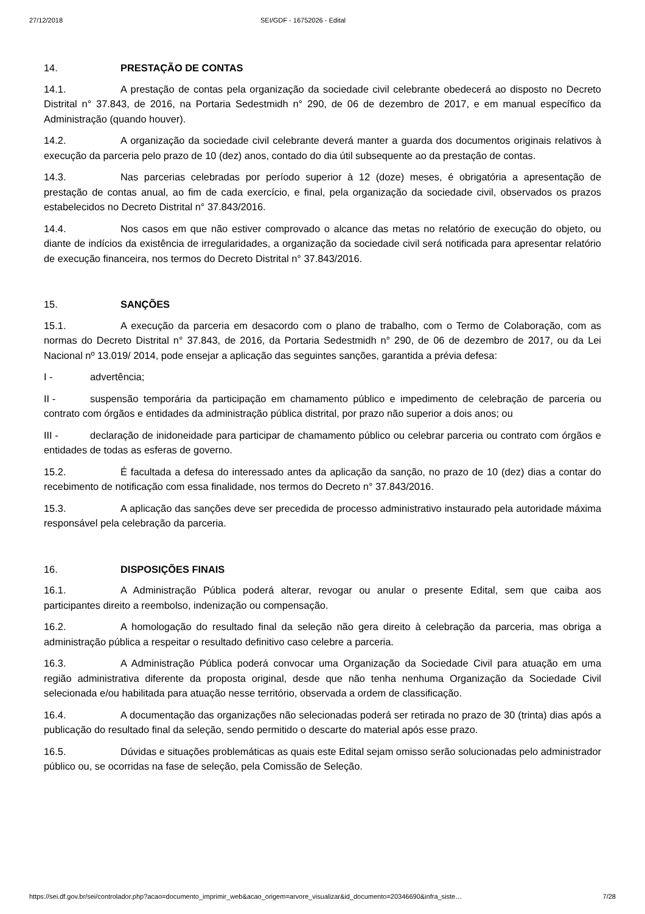27/12/2018 SEI/GDF - 16752026 - Edital
14. PRESTAÇÃO DE CONTAS
14.1. A prestação de contas pela organização da sociedade civil celebrante obedecerá ao disposto no Decreto Distrital n° 37.843, de 2016, na Portaria Sedestmidh n° 290, de 06 de dezembro de 2017, e em manual específico da Administração (quando houver).
14.2. A organização da sociedade civil celebrante deverá manter a guarda dos documentos originais relativos à execução da parceria pelo prazo de 10 (dez) anos, contado do dia útil subsequente ao da prestação de contas.
14.3. Nas parcerias celebradas por período superior à 12 (doze) meses, é obrigatória a apresentação de prestação de contas anual, ao fim de cada exercício, e final, pela organização da sociedade civil, observados os prazos estabelecidos no Decreto Distrital n° 37.843/2016.
14.4. Nos casos em que não estiver comprovado o alcance das metas no relatório de execução do objeto, ou diante de indícios da existência de irregularidades, a organização da sociedade civil será notificada para apresentar relatório de execução financeira, nos termos do Decreto Distrital n° 37.843/2016.
15. SANÇÕES
15.1. A execução da parceria em desacordo com o plano de trabalho, com o Termo de Colaboração, com as normas do Decreto Distrital n° 37.843, de 2016, da Portaria Sedestmidh n° 290, de 06 de dezembro de 2017, ou da Lei Nacional nº 13.019/ 2014, pode ensejar a aplicação das seguintes sanções, garantida a prévia defesa:
I - advertência;
II - suspensão temporária da participação em chamamento público e impedimento de celebração de parceria ou contrato com órgãos e entidades da administração pública distrital, por prazo não superior a dois anos; ou
III - declaração de inidoneidade para participar de chamamento público ou celebrar parceria ou contrato com órgãos e entidades de todas as esferas de governo.
15.2. É facultada a defesa do interessado antes da aplicação da sanção, no prazo de 10 (dez) dias a contar do recebimento de notificação com essa finalidade, nos termos do Decreto n° 37.843/2016.
15.3. A aplicação das sanções deve ser precedida de processo administrativo instaurado pela autoridade máxima responsável pela celebração da parceria.
16. DISPOSIÇÕES FINAIS
16.1. A Administração Pública poderá alterar, revogar ou anular o presente Edital, sem que caiba aos participantes direito a reembolso, indenização ou compensação.
16.2. A homologação do resultado final da seleção não gera direito à celebração da parceria, mas obriga a administração pública a respeitar o resultado definitivo caso celebre a parceria.
16.3. A Administração Pública poderá convocar uma Organização da Sociedade Civil para atuação em uma região administrativa diferente da proposta original, desde que não tenha nenhuma Organização da Sociedade Civil selecionada e/ou habilitada para atuação nesse território, observada a ordem de classificação.
16.4. A documentação das organizações não selecionadas poderá ser retirada no prazo de 30 (trinta) dias após a publicação do resultado final da seleção, sendo permitido o descarte do material após esse prazo.
16.5. Dúvidas e situações problemáticas as quais este Edital sejam omisso serão solucionadas pelo administrador público ou, se ocorridas na fase de seleção, pela Comissão de Seleção.
https://sei.df.gov.br/sei/controlador.php?acao=documento_imprimir_web&acao_origem=arvore_visualizar&id_documento=20346690&infra_siste… 7/28